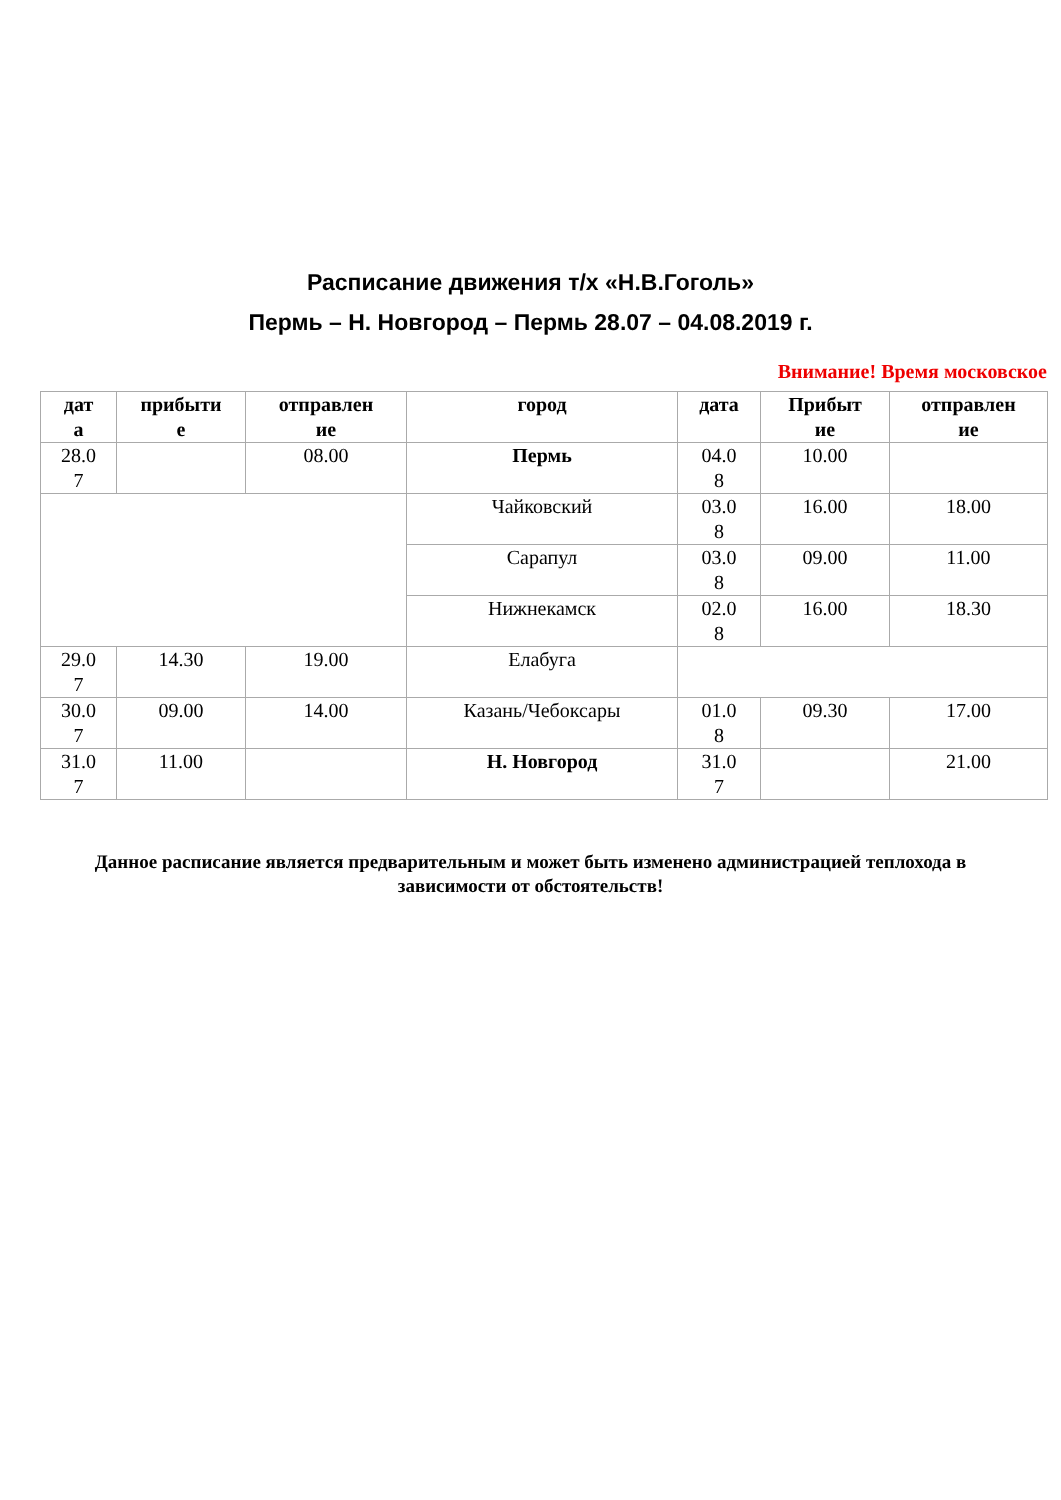Расписание движения т/х «Н.В.Гоголь»
Пермь – Н. Новгород – Пермь 28.07 – 04.08.2019 г.
Внимание! Время московское
| дат а | прибыти е | отправлен ие | город | дата | Прибыт ие | отправлен ие |
| --- | --- | --- | --- | --- | --- | --- |
| 28.0 7 | | 08.00 | Пермь | 04.0 8 | 10.00 | |
| | | | Чайковский | 03.0 8 | 16.00 | 18.00 |
| | | | Сарапул | 03.0 8 | 09.00 | 11.00 |
| | | | Нижнекамск | 02.0 8 | 16.00 | 18.30 |
| 29.0 7 | 14.30 | 19.00 | Елабуга | | | |
| 30.0 7 | 09.00 | 14.00 | Казань/Чебоксары | 01.0 8 | 09.30 | 17.00 |
| 31.0 7 | 11.00 | | Н. Новгород | 31.0 7 | | 21.00 |
Данное расписание является предварительным и может быть изменено администрацией теплохода в зависимости от обстоятельств!